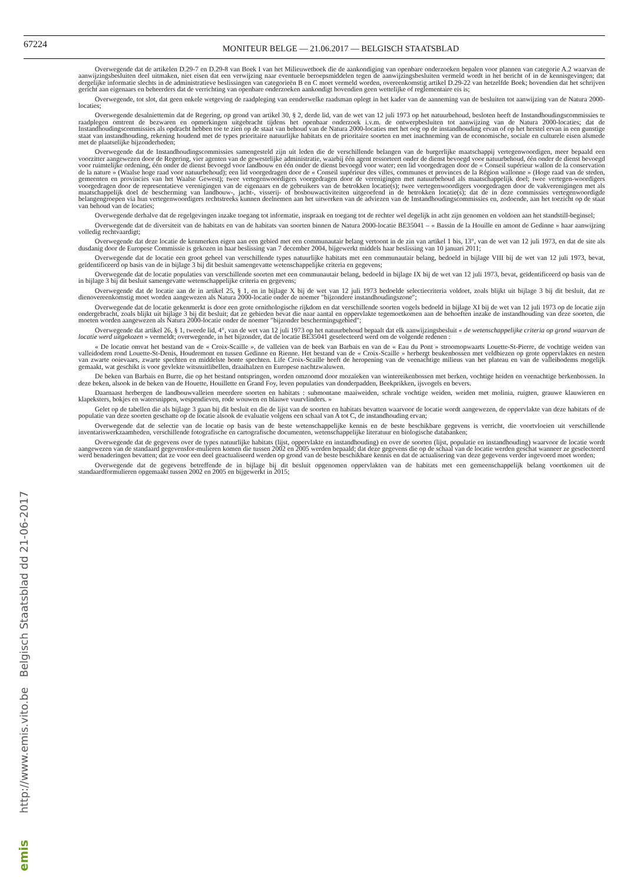67224
MONITEUR BELGE — 21.06.2017 — BELGISCH STAATSBLAD
http://www.emis.vito.be Belgisch Staatsblad dd 21-06-2017
emis
Overwegende dat de artikelen D.29-7 en D.29-8 van Boek I van het Milieuwetboek die de aankondiging van openbare onderzoeken bepalen voor plannen van categorie A.2 waarvan de aanwijzingsbesluiten deel uitmaken, niet eisen dat een verwijzing naar eventuele beroepsmiddelen tegen de aanwijzingsbesluiten vermeld wordt in het bericht of in de kennisgevingen; dat dergelijke informatie slechts in de administratieve beslissingen van categorieën B en C moet vermeld worden, overeenkomstig artikel D.29-22 van hetzelfde Boek; bovendien dat het schrijven gericht aan eigenaars en beheerders dat de verrichting van openbare onderzoeken aankondigt bovendien geen wettelijke of reglementaire eis is;
Overwegende, tot slot, dat geen enkele wetgeving de raadpleging van eenderwelke raadsman oplegt in het kader van de aanneming van de besluiten tot aanwijzing van de Natura 2000-locaties;
Overwegende desalniettemin dat de Regering, op grond van artikel 30, § 2, derde lid, van de wet van 12 juli 1973 op het natuurbehoud, besloten heeft de Instandhoudingscommissies te raadplegen omtrent de bezwaren en opmerkingen uitgebracht tijdens het openbaar onderzoek i.v.m. de ontwerpbesluiten tot aanwijzing van de Natura 2000-locaties; dat de Instandhoudingscommissies als opdracht hebben toe te zien op de staat van behoud van de Natura 2000-locaties met het oog op de instandhouding ervan of op het herstel ervan in een gunstige staat van instandhouding, rekening houdend met de types prioritaire natuurlijke habitats en de prioritaire soorten en met inachneming van de economische, sociale en culturele eisen alsmede met de plaatselijke bijzonderheden;
Overwegende dat de Instandhoudingscommissies samengesteld zijn uit leden die de verschillende belangen van de burgerlijke maatschappij vertegenwoordigen, meer bepaald een voorzitter aangewezen door de Regering, vier agenten van de gewestelijke administratie, waarbij één agent ressorteert onder de dienst bevoegd voor natuurbehoud, één onder de dienst bevoegd voor ruimtelijke ordening, één onder de dienst bevoegd voor landbouw en één onder de dienst bevoegd voor water; een lid voorgedragen door de « Conseil supérieur wallon de la conservation de la nature » (Waalse hoge raad voor natuurbehoud); een lid voorgedragen door de « Conseil supérieur des villes, communes et provinces de la Région wallonne » (Hoge raad van de steden, gemeenten en provincies van het Waalse Gewest); twee vertegenwoordigers voorgedragen door de verenigingen met natuurbehoud als maatschappelijk doel; twee vertegen-woordigers voorgedragen door de representatieve verenigingen van de eigenaars en de gebruikers van de betrokken locatie(s); twee vertegenwoordigers voorgedragen door de vakverenigingen met als maatschappelijk doel de bescherming van landbouw-, jacht-, visserij- of bosbouwactiviteiten uitgeoefend in de betrokken locatie(s); dat de in deze commissies vertegenwoordigde belangengroepen via hun vertegenwoordigers rechtstreeks kunnen deelnemen aan het uitwerken van de adviezen van de Instandhoudingscommissies en, zodoende, aan het toezicht op de staat van behoud van de locaties;
Overwegende derhalve dat de regelgevingen inzake toegang tot informatie, inspraak en toegang tot de rechter wel degelijk in acht zijn genomen en voldoen aan het standstill-beginsel;
Overwegende dat de diversiteit van de habitats en van de habitats van soorten binnen de Natura 2000-locatie BE35041 – « Bassin de la Houille en amont de Gedinne » haar aanwijzing volledig rechtvaardigt;
Overwegende dat deze locatie de kenmerken eigen aan een gebied met een communautair belang vertoont in de zin van artikel 1 bis, 13°, van de wet van 12 juli 1973, en dat de site als dusdanig door de Europese Commissie is gekozen in haar beslissing van 7 december 2004, bijgewerkt middels haar beslissing van 10 januari 2011;
Overwegende dat de locatie een groot geheel van verschillende types natuurlijke habitats met een communautair belang, bedoeld in bijlage VIII bij de wet van 12 juli 1973, bevat, geïdentificeerd op basis van de in bijlage 3 bij dit besluit samengevatte wetenschappelijke criteria en gegevens;
Overwegende dat de locatie populaties van verschillende soorten met een communautair belang, bedoeld in bijlage IX bij de wet van 12 juli 1973, bevat, geïdentificeerd op basis van de in bijlage 3 bij dit besluit samengevatte wetenschappelijke criteria en gegevens;
Overwegende dat de locatie aan de in artikel 25, § 1, en in bijlage X bij de wet van 12 juli 1973 bedoelde selectiecriteria voldoet, zoals blijkt uit bijlage 3 bij dit besluit, dat ze dienovereenkomstig moet worden aangewezen als Natura 2000-locatie onder de noemer ″bijzondere instandhoudingszone″;
Overwegende dat de locatie gekenmerkt is door een grote ornithologische rijkdom en dat verschillende soorten vogels bedoeld in bijlage XI bij de wet van 12 juli 1973 op de locatie zijn ondergebracht, zoals blijkt uit bijlage 3 bij dit besluit; dat ze gebieden bevat die naar aantal en oppervlakte tegemoetkomen aan de behoeften inzake de instandhouding van deze soorten, die moeten worden aangewezen als Natura 2000-locatie onder de noemer ″bijzonder beschermingsgebied″;
Overwegende dat artikel 26, § 1, tweede lid, 4°, van de wet van 12 juli 1973 op het natuurbehoud bepaalt dat elk aanwijzingsbesluit « de wetenschappelijke criteria op grond waarvan de locatie werd uitgekozen » vermeldt; overwegende, in het bijzonder, dat de locatie BE35041 geselecteerd werd om de volgende redenen :
« De locatie omvat het bestand van de « Croix-Scaille », de valleien van de beek van Barbais en van de « Eau du Pont » stroomopwaarts Louette-St-Pierre, de vochtige weiden van valleidodem rond Louette-St-Denis, Houdremont en tussen Gedinne en Rienne. Het bestand van de « Croix-Scaille » herbergt beukenbossen met veldbiezen op grote oppervlaktes en nesten van zwarte ooievaars, zwarte spechten en middelste bonte spechten. Life Croix-Scaille heeft de heropening van de veenachtige milieus van het plateau en van de valleibodems mogelijk gemaakt, wat geschikt is voor gevlekte witsnuitlibellen, draaihalzen en Europese nachtzwaluwen.
De beken van Barbais en Burre, die op het bestand ontspringen, worden omzoomd door mozaïeken van wintereikenbossen met berken, vochtige heiden en veenachtige berkenbossen. In deze beken, alsook in de beken van de Houette, Houillette en Grand Foy, leven populaties van donderpadden, Beekprikken, ijsvogels en bevers.
Daarnaast herbergen de landbouwvalleien meerdere soorten en habitats : submontane maaiweiden, schrale vochtige weiden, weiden met molinia, ruigten, grauwe klauwieren en klapeksters, bokjes en watersnippen, wespendieven, rode wouwen en blauwe vuurvlinders. »
Gelet op de tabellen die als bijlage 3 gaan bij dit besluit en die de lijst van de soorten en habitats bevatten waarvoor de locatie wordt aangewezen, de oppervlakte van deze habitats of de populatie van deze soorten geschatte op de locatie alsook de evaluatie volgens een schaal van A tot C, de instandhouding ervan;
Overwegende dat de selectie van de locatie op basis van de beste wetenschappelijke kennis en de beste beschikbare gegevens is verricht, die voortvloeien uit verschillende inventariswerkzaamheden, verschillende fotografische en cartografische documenten, wetenschappelijke literatuur en biologische databanken;
Overwegende dat de gegevens over de types natuurlijke habitats (lijst, oppervlakte en instandhouding) en over de soorten (lijst, populatie en instandhouding) waarvoor de locatie wordt aangewezen van de standaard gegevensfor-mulieren komen die tussen 2002 en 2005 werden bepaald; dat deze gegevens die op de schaal van de locatie werden geschat wanneer ze geselecteerd werd benaderingen bevatten; dat ze voor een deel geactualiseerd werden op grond van de beste beschikbare kennis en dat de actualisering van deze gegevens verder ingevoerd moet worden;
Overwegende dat de gegevens betreffende de in bijlage bij dit besluit opgenomen oppervlakten van de habitats met een gemeenschappelijk belang voortkomen uit de standaardformulieren opgemaakt tussen 2002 en 2005 en bijgewerkt in 2015;